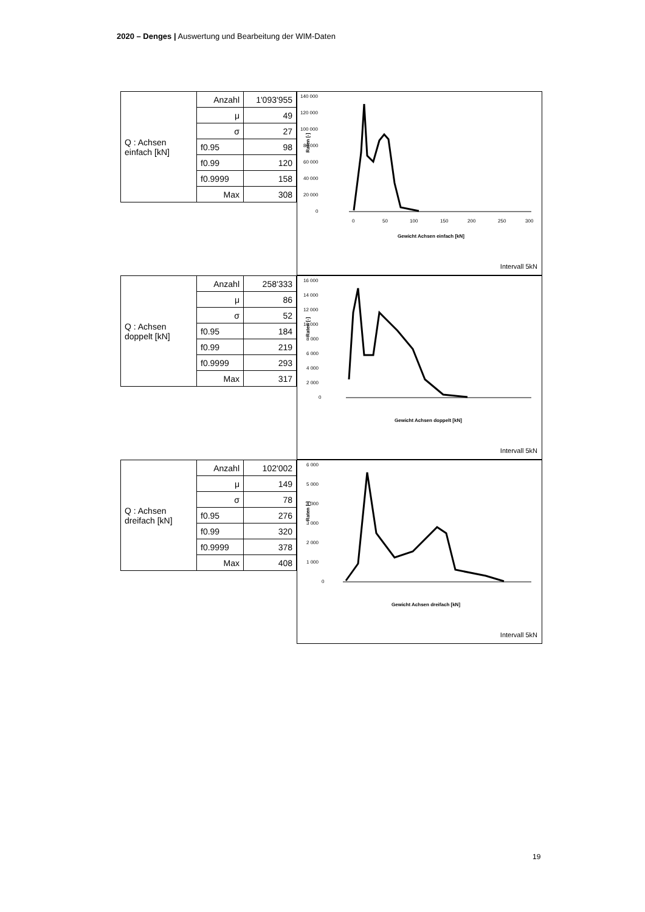2020 – Denges | Auswertung und Bearbeitung der WIM-Daten
| Q : Achsen einfach [kN] | Anzahl | 1'093'955 |
| | μ | 49 |
| | σ | 27 |
| | f0.95 | 98 |
| | f0.99 | 120 |
| | f0.9999 | 158 |
| | Max | 308 |
140 000
120 000
100 000
80 000
60 000
40 000
20 000
0
Raten [-]
0
50
100
150
200
250
300
Gewicht Achsen einfach [kN]
Intervall 5kN
| Q : Achsen doppelt [kN] | Anzahl | 258'333 |
| | μ | 86 |
| | σ | 52 |
| | f0.95 | 184 |
| | f0.99 | 219 |
| | f0.9999 | 293 |
| | Max | 317 |
16 000
14 000
12 000
10 000
8 000
6 000
4 000
2 000
0
Raten [-]
Gewicht Achsen doppelt [kN]
Intervall 5kN
| Q : Achsen dreifach [kN] | Anzahl | 102'002 |
| | μ | 149 |
| | σ | 78 |
| | f0.95 | 276 |
| | f0.99 | 320 |
| | f0.9999 | 378 |
| | Max | 408 |
6 000
5 000
4 000
3 000
2 000
1 000
0
Raten [-]
Gewicht Achsen dreifach [kN]
Intervall 5kN
19